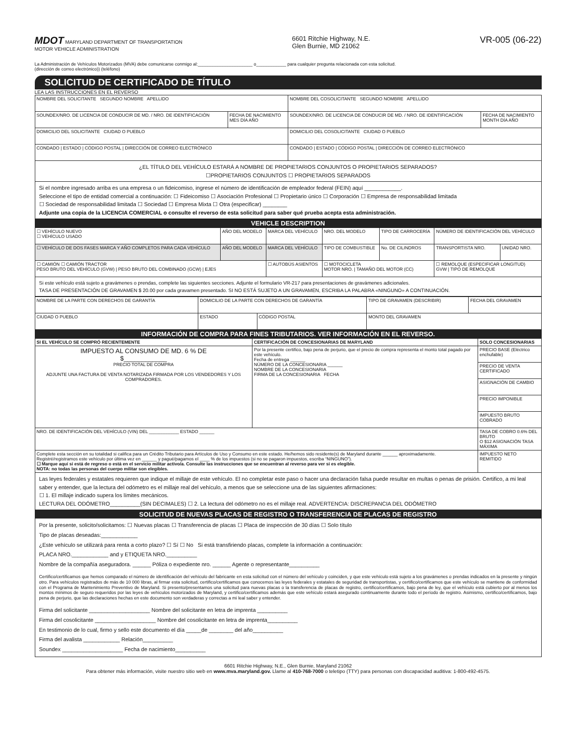MDOT MARYLAND DEPARTMENT OF TRANSPORTATION
MOTOR VEHICLE ADMINISTRATION
6601 Ritchie Highway, N.E.
Glen Burnie, MD 21062
VR-005 (06-22)
La Administración de Vehículos Motorizados (MVA) debe comunicarse conmigo al:______________________ o____________ para cualquier pregunta relacionada con esta solicitud.
(dirección de correo electrónico)) (teléfono)
SOLICITUD DE CERTIFICADO DE TÍTULO
LEA LAS INSTRUCCIONES EN EL REVERSO
| NOMBRE DEL SOLICITANTE SEGUNDO NOMBRE APELLIDO | | NOMBRE DEL COSOLICITANTE SEGUNDO NOMBRE APELLIDO | |
| SOUNDEX/NRO. DE LICENCIA DE CONDUCIR DE MD. / NRO. DE IDENTIFICACIÓN | FECHA DE NACIMIENTO MES DÍA AÑO | SOUNDEX/NRO. DE LICENCIA DE CONDUCIR DE MD. / NRO. DE IDENTIFICACIÓN | FECHA DE NACIMIENTO MONTH DÍA AÑO |
| DOMICILIO DEL SOLICITANTE CIUDAD O PUEBLO | | DOMICILIO DEL COSOLICITANTE CIUDAD O PUEBLO | |
| CONDADO / ESTADO / CÓDIGO POSTAL / DIRECCIÓN DE CORREO ELECTRÓNICO | | CONDADO / ESTADO / CÓDIGO POSTAL / DIRECCIÓN DE CORREO ELECTRÓNICO | |
¿EL TÍTULO DEL VEHÍCULO ESTARÁ A NOMBRE DE PROPIETARIOS CONJUNTOS O PROPIETARIOS SEPARADOS?
☐PROPIETARIOS CONJUNTOS ☐ PROPIETARIOS SEPARADOS
Si el nombre ingresado arriba es una empresa o un fideicomiso, ingrese el número de identificación de empleador federal (FEIN) aquí ____________.
Seleccione el tipo de entidad comercial a continuación: ☐ Fideicomiso ☐ Asociación Profesional ☐ Propietario único ☐ Corporación ☐ Empresa de responsabilidad limitada
☐ Sociedad de responsabilidad limitada ☐ Sociedad ☐ Empresa Mixta ☐ Otra (especificar) ________
Adjunte una copia de la LICENCIA COMERCIAL o consulte el reverso de esta solicitud para saber qué prueba acepta esta administración.
VEHICLE DESCRIPTION
| ☐ VEHÍCULO NUEVO ☐ VEHÍCULO USADO | AÑO DEL MODELO | MARCA DEL VEHÍCULO | NRO. DEL MODELO | TIPO DE CARROCERÍA | NÚMERO DE IDENTIFICACIÓN DEL VEHÍCULO | |
| ☐ VEHÍCULO DE DOS FASES MARCA Y AÑO COMPLETOS PARA CADA VEHÍCULO | AÑO DEL MODELO | MARCA DEL VEHÍCULO | TIPO DE COMBUSTIBLE | No. DE CILINDROS | TRANSPORTISTA NRO. | UNIDAD NRO. |
| ☐ CAMIÓN ☐ CAMIÓN TRACTOR PESO BRUTO DEL VEHÍCULO (GVW) / PESO BRUTO DEL COMBINADO (GCW) / EJES | | ☐ AUTOBÚS ASIENTOS | ☐ MOTOCICLETA MOTOR NRO. / TAMAÑO DEL MOTOR (CC) | | ☐ REMOLQUE (ESPECIFICAR LONGITUD) GVW / TIPO DE REMOLQUE | |
Si este vehículo está sujeto a gravámenes o prendas, complete las siguientes secciones. Adjunte el formulario VR-217 para presentaciones de gravámenes adicionales.
TASA DE PRESENTACIÓN DE GRAVAMEN $ 20.00 por cada gravamen presentado. SI NO ESTÁ SUJETO A UN GRAVAMEN, ESCRIBA LA PALABRA «NINGUNO» A CONTINUACIÓN.
| NOMBRE DE LA PARTE CON DERECHOS DE GARANTÍA | DOMICILIO DE LA PARTE CON DERECHOS DE GARANTÍA | | TIPO DE GRAVAMEN (DESCRIBIR) | FECHA DEL GRAVAMEN |
| CIUDAD O PUEBLO | ESTADO | CÓDIGO POSTAL | MONTO DEL GRAVAMEN | |
INFORMACIÓN DE COMPRA PARA FINES TRIBUTARIOS. VER INFORMACIÓN EN EL REVERSO.
| SI EL VEHÍCULO SE COMPRÓ RECIENTEMENTE | CERTIFICACIÓN DE CONCESIONARIAS DE MARYLAND | SOLO CONCESIONARIAS |
| IMPUESTO AL CONSUMO DE MD. 6 % DE $____________ PRECIO TOTAL DE COMPRA ADJUNTE UNA FACTURA DE VENTA NOTARIZADA FIRMADA POR LOS VENDEDORES Y LOS COMPRADORES. | Por la presente certifico, bajo pena de perjurio, que el precio de compra representa el monto total pagado por este vehículo. Fecha de entrega ______ NÚMERO DE LA CONCESIONARIA ______ NOMBRE DE LA CONCESIONARIA FIRMA DE LA CONCESIONARIA FECHA | PRECIO BASE (Eléctrico enchufable) |
| | | PRECIO DE VENTA CERTIFICADO |
| | | ASIGNACIÓN DE CAMBIO |
| | | PRECIO IMPONIBLE |
| | | IMPUESTO BRUTO COBRADO |
| NRO. DE IDENTIFICACIÓN DEL VEHÍCULO (VIN) DEL ____________ ESTADO ______ | | TASA DE COBRO 0.6% DEL BRUTO O $12 ASIGNACIÓN TASA MÁXIMA |
| Complete esta sección en su totalidad si califica para un Crédito Tributario para Artículos de Uso y Consumo en este estado. He/hemos sido residente(s) de Maryland durante ______ aproximadamente. Registré/registramos este vehículo por última vez en ______ y pagué/pagamos el ____ % de los impuestos (si no se pagaron impuestos, escriba “NINGUNO”). ☐ Marque aquí si está de regreso o está en el servicio militar activo/a. Consulte las instrucciones que se encuentran al reverso para ver si es elegible. NOTA: no todas las personas del cuerpo militar son elegibles. | | IMPUESTO NETO REMITIDO |
Las leyes federales y estatales requieren que indique el millaje de este vehículo. El no completar este paso o hacer una declaración falsa puede resultar en multas o penas de prisión. Certifico, a mi leal saber y entender, que la lectura del odómetro es el millaje real del vehículo, a menos que se seleccione una de las siguientes afirmaciones:
☐ 1. El millaje indicado supera los límites mecánicos.
LECTURA DEL ODÓMETRO__________(SIN DECIMALES) ☐ 2. La lectura del odómetro no es el millaje real. ADVERTENCIA: DISCREPANCIA DEL ODÓMETRO
SOLICITUD DE NUEVAS PLACAS DE REGISTRO O TRANSFERENCIA DE PLACAS DE REGISTRO
Por la presente, solicito/solicitamos: ☐ Nuevas placas ☐ Transferencia de placas ☐ Placa de inspección de 30 días ☐ Solo título
Tipo de placas deseadas:____________
¿Este vehículo se utilizará para renta a corto plazo? ☐ Sí ☐ No Si está transfiriendo placas, complete la información a continuación:
PLACA NRO.____________ and y ETIQUETA NRO.__________
Nombre de la compañía aseguradora. ______ Póliza o expediente nro. ______ Agente o representante__________
Certifico/certificamos que hemos comparado el número de identificación del vehículo del fabricante en esta solicitud con el número del vehículo y coinciden, y que este vehículo está sujeto a los gravámenes o prendas indicados en la presente y ningún otro. Para vehículos registrados de más de 10 000 libras, al firmar esta solicitud, certifico/certificamos que conocemos las leyes federales y estatales de seguridad de transportistas, y certifico/certificamos que este vehículo se mantiene de conformidad con el Programa de Mantenimiento Preventivo de Maryland. Si presento/presentamos una solicitud para nuevas placas o la transferencia de placas de registro, certifico/certificamos, bajo pena de ley, que el vehículo está cubierto por al menos los montos mínimos de seguro requeridos por las leyes de vehículos motorizados de Maryland, y certifico/certificamos además que este vehículo estará asegurado continuamente durante todo el período de registro. Asimismo, certifico/certificamos, bajo pena de perjurio, que las declaraciones hechas en este documento son verdaderas y correctas a mi leal saber y entender.
Firma del solicitante ____________________ Nombre del solicitante en letra de imprenta __________
Firma del cosolicitante ____________________ Nombre del cosolicitante en letra de imprenta__________
En testimonio de lo cual, firmo y sello este documento el día _____de ________ del año__________
Firma del avalista ____________ Relación__________
Soundex ____________________ Fecha de nacimiento__________
6601 Ritchie Highway, N.E., Glen Burnie, Maryland 21062
Para obtener más información, visite nuestro sitio web en www.mva.maryland.gov. Llame al 410-768-7000 o teletipo (TTY) para personas con discapacidad auditiva: 1-800-492-4575.